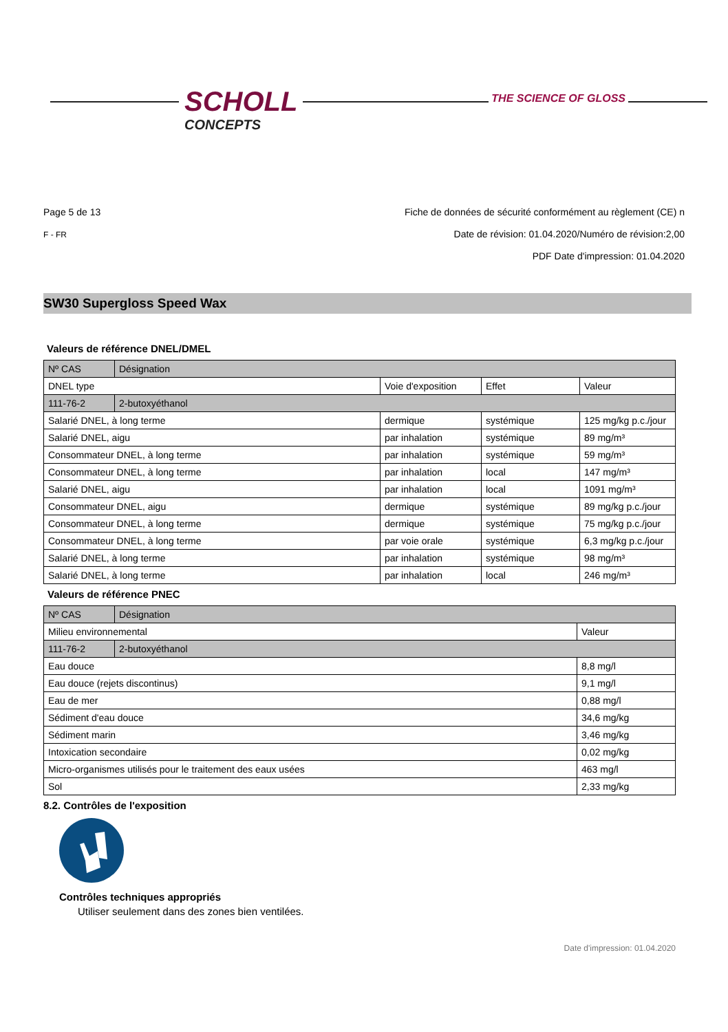SCHOLL
CONCEPTS
THE SCIENCE OF GLOSS
Page 5 de 13
F - FR
Fiche de données de sécurité conformément au règlement (CE) n
Date de révision: 01.04.2020/Numéro de révision:2,00
PDF Date d'impression: 01.04.2020
SW30 Supergloss Speed Wax
Valeurs de référence DNEL/DMEL
| Nº CAS | Désignation | | | |
| DNEL type | | Voie d'exposition | Effet | Valeur |
| 111-76-2 | 2-butoxyéthanol | | | |
| Salarié DNEL, à long terme | | dermique | systémique | 125 mg/kg p.c./jour |
| Salarié DNEL, aigu | | par inhalation | systémique | 89 mg/m³ |
| Consommateur DNEL, à long terme | | par inhalation | systémique | 59 mg/m³ |
| Consommateur DNEL, à long terme | | par inhalation | local | 147 mg/m³ |
| Salarié DNEL, aigu | | par inhalation | local | 1091 mg/m³ |
| Consommateur DNEL, aigu | | dermique | systémique | 89 mg/kg p.c./jour |
| Consommateur DNEL, à long terme | | dermique | systémique | 75 mg/kg p.c./jour |
| Consommateur DNEL, à long terme | | par voie orale | systémique | 6,3 mg/kg p.c./jour |
| Salarié DNEL, à long terme | | par inhalation | systémique | 98 mg/m³ |
| Salarié DNEL, à long terme | | par inhalation | local | 246 mg/m³ |
Valeurs de référence PNEC
| Nº CAS | Désignation | |
| Milieu environnemental | | Valeur |
| 111-76-2 | 2-butoxyéthanol | |
| Eau douce | | 8,8 mg/l |
| Eau douce (rejets discontinus) | | 9,1 mg/l |
| Eau de mer | | 0,88 mg/l |
| Sédiment d'eau douce | | 34,6 mg/kg |
| Sédiment marin | | 3,46 mg/kg |
| Intoxication secondaire | | 0,02 mg/kg |
| Micro-organismes utilisés pour le traitement des eaux usées | | 463 mg/l |
| Sol | | 2,33 mg/kg |
8.2. Contrôles de l'exposition
Contrôles techniques appropriés
Utiliser seulement dans des zones bien ventilées.
Date d'impression: 01.04.2020